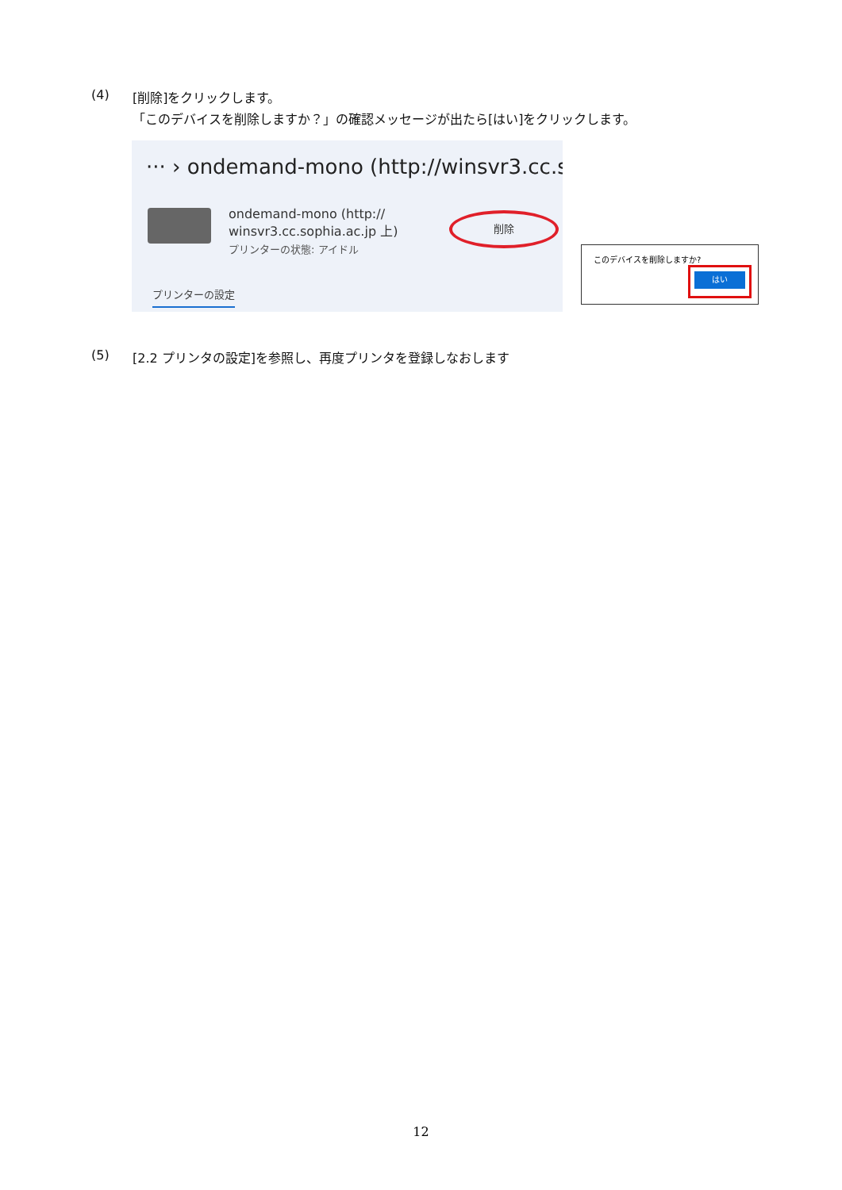(4) [削除]をクリックします。
「このデバイスを削除しますか？」の確認メッセージが出たら[はい]をクリックします。
··· › ondemand-mono (http://winsvr3.cc.so
ondemand-mono (http://
winsvr3.cc.sophia.ac.jp 上)
プリンターの状態: アイドル
削除
プリンターの設定
このデバイスを削除しますか?
はい
(5) [2.2 プリンタの設定]を参照し、再度プリンタを登録しなおします
12